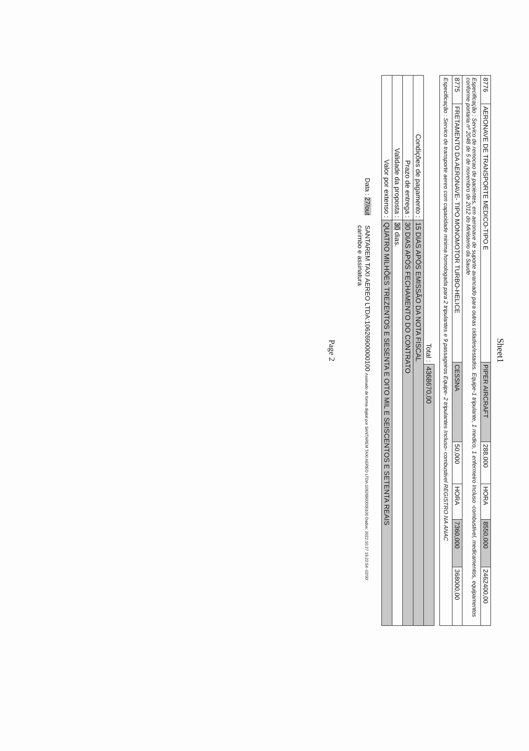Sheet1
| 8776 | AERONAVE DE TRANSPORTE MEDICO-TIPO E | PIPER AIRCRAFT | 288,000 | HORA | 8550,000 | 2462400,00 |
| Especificação : Servico de remocao de pacientes, em aeronave de suporte avancado para outras cidades/estados. Equipe-1 tripulante, 1 medico, 1 enfermeiro Incluso -combustivel, medicamentos, equipamentos conforme portaria nº 2048 de 5 de novembro de 2012 do Ministerio da Saude | | | | | | |
| 8775 | FRETAMENTO DA AERONAVE- TIPO MONOMOTOR TURBO-HELICE | CESSNA | 50,000 | HORA | 7360,000 | 368000,00 |
| Especificação : Servico de transporte aereo com capacidade minima homologada para 2 tripulantes e 9 passageiros Equipe- 2 tripulantes Incluso- combustivel REGISTRO NA ANAC | | | | | | |
| | Total : | 4368670,00 |
| Condições de pagamento : | 15 DIAS APÓS EMISSÃO DA NOTA FISCAL | |
| Prazo de entrega : | 30 DIAS APÓS FECHAMENTO DO CONTRATO | |
| Validade da proposta : | 30 dias. | |
| Valor por extenso : | QUATRO MILHÕES TREZENTOS E SESENTA E OITO MIL E SEISCENTOS E SETENTA REAIS | |
Data : 27/out
SANTAREM TAXI AEREO LTDA:10626900000100 Assinado de forma digital por SANTAREM TAXI AEREO LTDA:10626900000100 Dados: 2022.10.27 15:22:54 -03'00'
carimbo e assinatura
Page 2